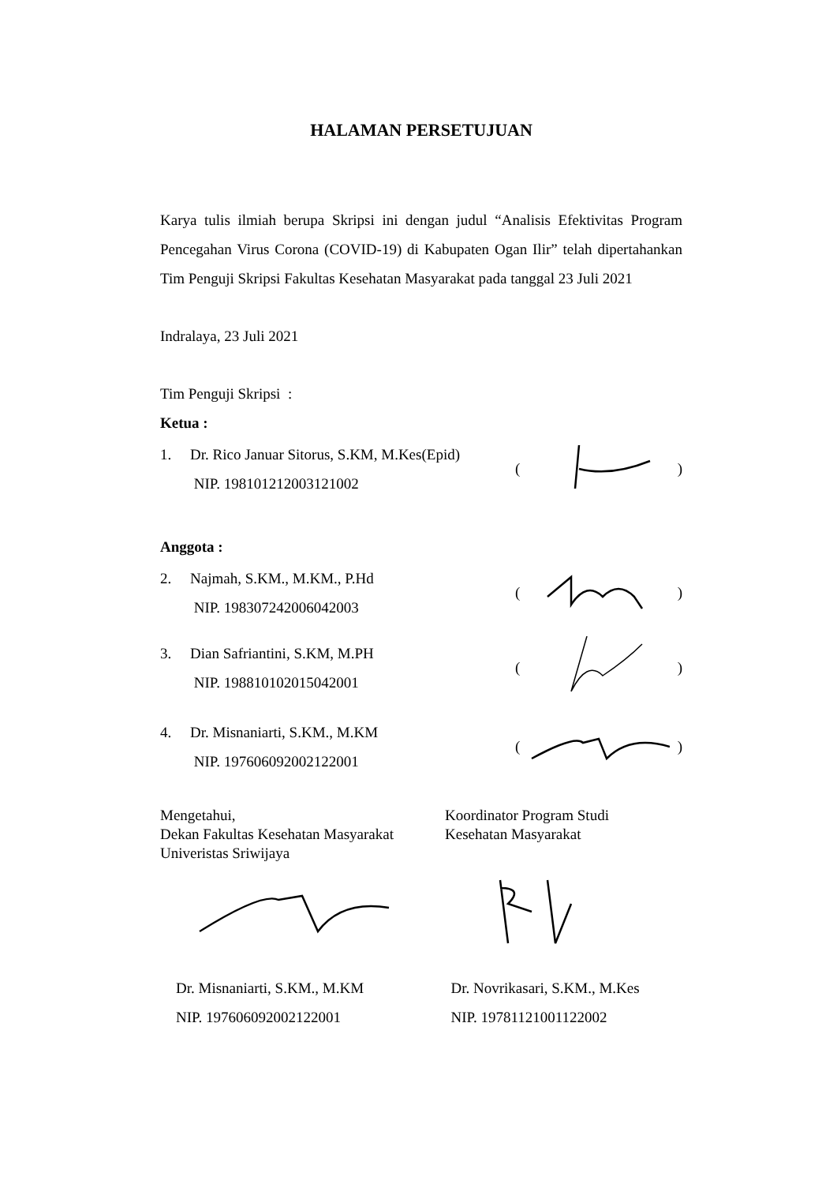HALAMAN PERSETUJUAN
Karya tulis ilmiah berupa Skripsi ini dengan judul “Analisis Efektivitas Program Pencegahan Virus Corona (COVID-19) di Kabupaten Ogan Ilir” telah dipertahankan Tim Penguji Skripsi Fakultas Kesehatan Masyarakat pada tanggal 23 Juli 2021
Indralaya, 23 Juli 2021
Tim Penguji Skripsi :
Ketua :
1. Dr. Rico Januar Sitorus, S.KM, M.Kes(Epid)
NIP. 198101212003121002
()
Anggota :
2. Najmah, S.KM., M.KM., P.Hd
NIP. 198307242006042003
()
3. Dian Safriantini, S.KM, M.PH
NIP. 198810102015042001
()
4. Dr. Misnaniarti, S.KM., M.KM
NIP. 197606092002122001
()
Mengetahui,
Dekan Fakultas Kesehatan Masyarakat
Univeristas Sriwijaya
Koordinator Program Studi
Kesehatan Masyarakat
Dr. Misnaniarti, S.KM., M.KM
NIP. 197606092002122001
Dr. Novrikasari, S.KM., M.Kes
NIP. 19781121001122002